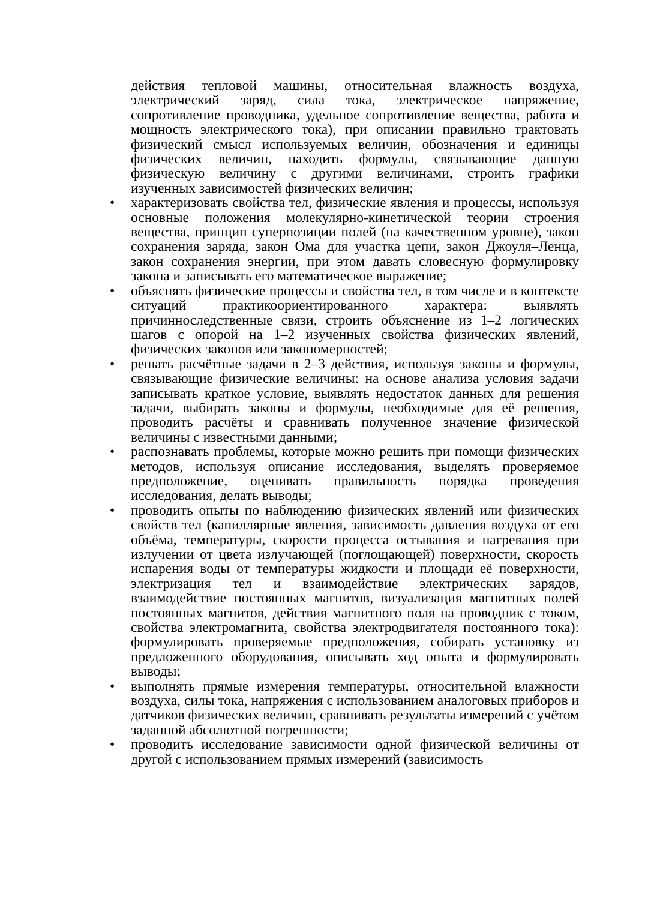действия тепловой машины, относительная влажность воздуха, электрический заряд, сила тока, электрическое напряжение, сопротивление проводника, удельное сопротивление вещества, работа и мощность электрического тока), при описании правильно трактовать физический смысл используемых величин, обозначения и единицы физических величин, находить формулы, связывающие данную физическую величину с другими величинами, строить графики изученных зависимостей физических величин;
• характеризовать свойства тел, физические явления и процессы, используя основные положения молекулярно-кинетической теории строения вещества, принцип суперпозиции полей (на качественном уровне), закон сохранения заряда, закон Ома для участка цепи, закон Джоуля–Ленца, закон сохранения энергии, при этом давать словесную формулировку закона и записывать его математическое выражение;
• объяснять физические процессы и свойства тел, в том числе и в контексте ситуаций практикоориентированного характера: выявлять причинноследственные связи, строить объяснение из 1–2 логических шагов с опорой на 1–2 изученных свойства физических явлений, физических законов или закономерностей;
• решать расчётные задачи в 2–3 действия, используя законы и формулы, связывающие физические величины: на основе анализа условия задачи записывать краткое условие, выявлять недостаток данных для решения задачи, выбирать законы и формулы, необходимые для её решения, проводить расчёты и сравнивать полученное значение физической величины с известными данными;
• распознавать проблемы, которые можно решить при помощи физических методов, используя описание исследования, выделять проверяемое предположение, оценивать правильность порядка проведения исследования, делать выводы;
• проводить опыты по наблюдению физических явлений или физических свойств тел (капиллярные явления, зависимость давления воздуха от его объёма, температуры, скорости процесса остывания и нагревания при излучении от цвета излучающей (поглощающей) поверхности, скорость испарения воды от температуры жидкости и площади её поверхности, электризация тел и взаимодействие электрических зарядов, взаимодействие постоянных магнитов, визуализация магнитных полей постоянных магнитов, действия магнитного поля на проводник с током, свойства электромагнита, свойства электродвигателя постоянного тока): формулировать проверяемые предположения, собирать установку из предложенного оборудования, описывать ход опыта и формулировать выводы;
• выполнять прямые измерения температуры, относительной влажности воздуха, силы тока, напряжения с использованием аналоговых приборов и датчиков физических величин, сравнивать результаты измерений с учётом заданной абсолютной погрешности;
• проводить исследование зависимости одной физической величины от другой с использованием прямых измерений (зависимость